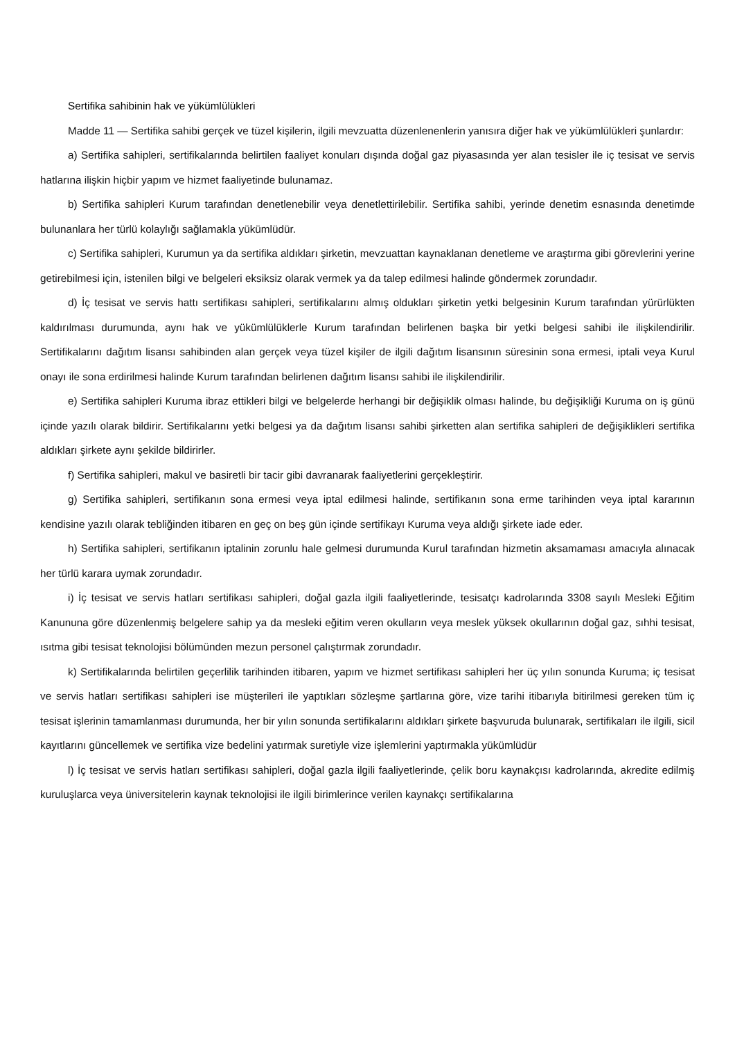Sertifika sahibinin hak ve yükümlülükleri
Madde 11 — Sertifika sahibi gerçek ve tüzel kişilerin, ilgili mevzuatta düzenlenenlerin yanısıra diğer hak ve yükümlülükleri şunlardır:
a) Sertifika sahipleri, sertifikalarında belirtilen faaliyet konuları dışında doğal gaz piyasasında yer alan tesisler ile iç tesisat ve servis hatlarına ilişkin hiçbir yapım ve hizmet faaliyetinde bulunamaz.
b) Sertifika sahipleri Kurum tarafından denetlenebilir veya denetlettirilebilir. Sertifika sahibi, yerinde denetim esnasında denetimde bulunanlara her türlü kolaylığı sağlamakla yükümlüdür.
c) Sertifika sahipleri, Kurumun ya da sertifika aldıkları şirketin, mevzuattan kaynaklanan denetleme ve araştırma gibi görevlerini yerine getirebilmesi için, istenilen bilgi ve belgeleri eksiksiz olarak vermek ya da talep edilmesi halinde göndermek zorundadır.
d) İç tesisat ve servis hattı sertifikası sahipleri, sertifikalarını almış oldukları şirketin yetki belgesinin Kurum tarafından yürürlükten kaldırılması durumunda, aynı hak ve yükümlülüklerle Kurum tarafından belirlenen başka bir yetki belgesi sahibi ile ilişkilendirilir. Sertifikalarını dağıtım lisansı sahibinden alan gerçek veya tüzel kişiler de ilgili dağıtım lisansının süresinin sona ermesi, iptali veya Kurul onayı ile sona erdirilmesi halinde Kurum tarafından belirlenen dağıtım lisansı sahibi ile ilişkilendirilir.
e) Sertifika sahipleri Kuruma ibraz ettikleri bilgi ve belgelerde herhangi bir değişiklik olması halinde, bu değişikliği Kuruma on iş günü içinde yazılı olarak bildirir. Sertifikalarını yetki belgesi ya da dağıtım lisansı sahibi şirketten alan sertifika sahipleri de değişiklikleri sertifika aldıkları şirkete aynı şekilde bildirirler.
f) Sertifika sahipleri, makul ve basiretli bir tacir gibi davranarak faaliyetlerini gerçekleştirir.
g) Sertifika sahipleri, sertifikanın sona ermesi veya iptal edilmesi halinde, sertifikanın sona erme tarihinden veya iptal kararının kendisine yazılı olarak tebliğinden itibaren en geç on beş gün içinde sertifikayı Kuruma veya aldığı şirkete iade eder.
h) Sertifika sahipleri, sertifikanın iptalinin zorunlu hale gelmesi durumunda Kurul tarafından hizmetin aksamaması amacıyla alınacak her türlü karara uymak zorundadır.
i) İç tesisat ve servis hatları sertifikası sahipleri, doğal gazla ilgili faaliyetlerinde, tesisatçı kadrolarında 3308 sayılı Mesleki Eğitim Kanununa göre düzenlenmiş belgelere sahip ya da mesleki eğitim veren okulların veya meslek yüksek okullarının doğal gaz, sıhhi tesisat, ısıtma gibi tesisat teknolojisi bölümünden mezun personel çalıştırmak zorundadır.
k) Sertifikalarında belirtilen geçerlilik tarihinden itibaren, yapım ve hizmet sertifikası sahipleri her üç yılın sonunda Kuruma; iç tesisat ve servis hatları sertifikası sahipleri ise müşterileri ile yaptıkları sözleşme şartlarına göre, vize tarihi itibarıyla bitirilmesi gereken tüm iç tesisat işlerinin tamamlanması durumunda, her bir yılın sonunda sertifikalarını aldıkları şirkete başvuruda bulunarak, sertifikaları ile ilgili, sicil kayıtlarını güncellemek ve sertifika vize bedelini yatırmak suretiyle vize işlemlerini yaptırmakla yükümlüdür
l) İç tesisat ve servis hatları sertifikası sahipleri, doğal gazla ilgili faaliyetlerinde, çelik boru kaynakçısı kadrolarında, akredite edilmiş kuruluşlarca veya üniversitelerin kaynak teknolojisi ile ilgili birimlerince verilen kaynakçı sertifikalarına